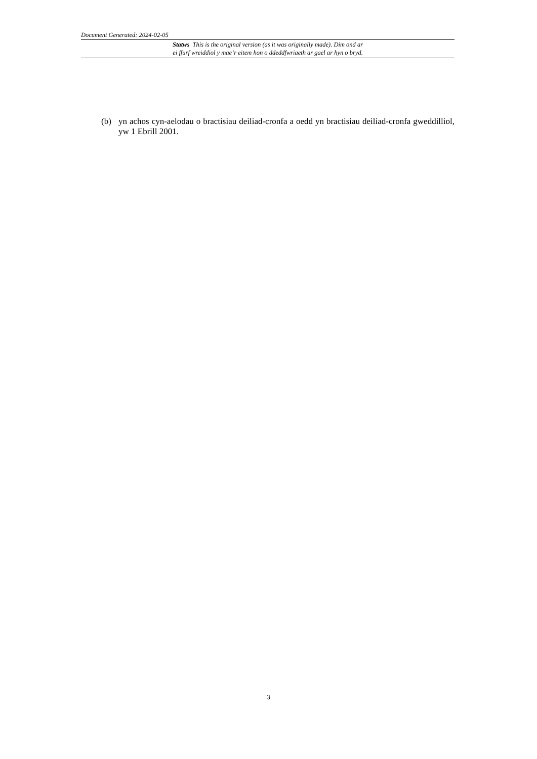Document Generated: 2024-02-05
Statws This is the original version (as it was originally made). Dim ond ar
ei ffurf wreiddiol y mae’r eitem hon o ddeddfwriaeth ar gael ar hyn o bryd.
(b) yn achos cyn-aelodau o bractisiau deiliad-cronfa a oedd yn bractisiau deiliad-cronfa gweddilliol, yw 1 Ebrill 2001.
3